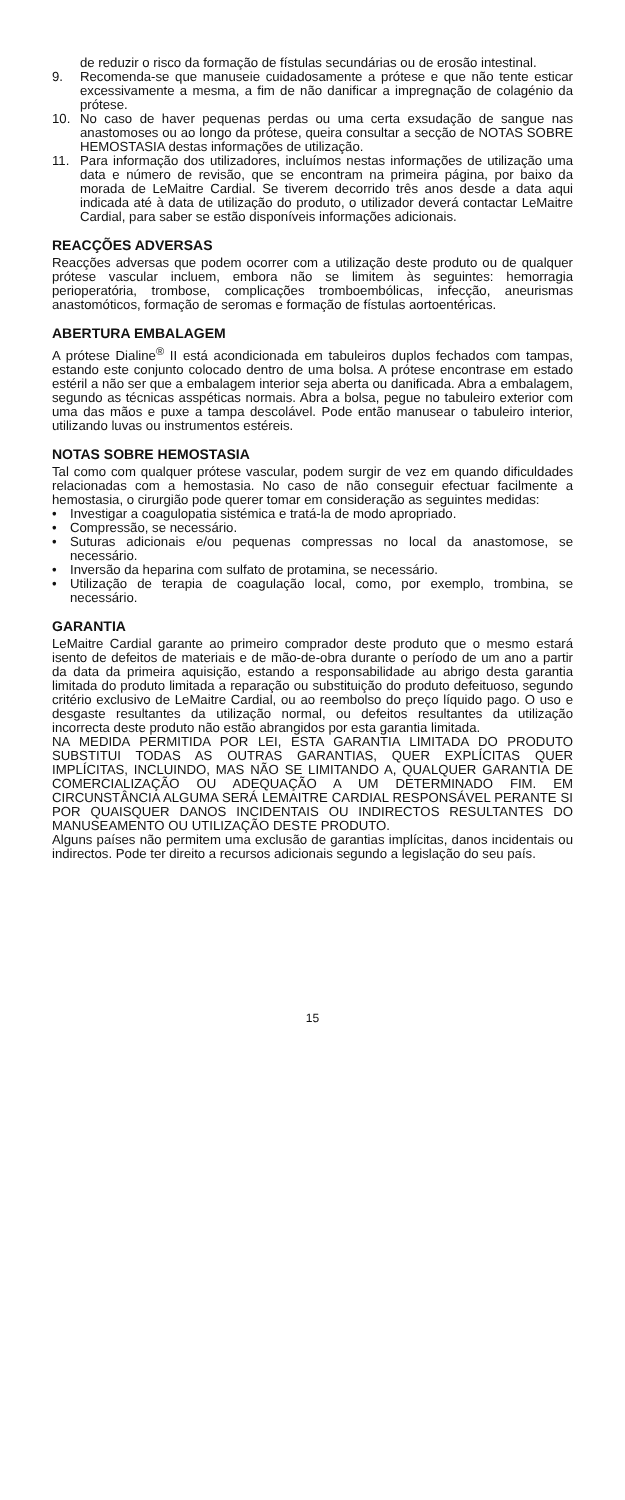de reduzir o risco da formação de fístulas secundárias ou de erosão intestinal.
9. Recomenda-se que manuseie cuidadosamente a prótese e que não tente esticar excessivamente a mesma, a fim de não danificar a impregnação de colagénio da prótese.
10. No caso de haver pequenas perdas ou uma certa exsudação de sangue nas anastomoses ou ao longo da prótese, queira consultar a secção de NOTAS SOBRE HEMOSTASIA destas informações de utilização.
11. Para informação dos utilizadores, incluímos nestas informações de utilização uma data e número de revisão, que se encontram na primeira página, por baixo da morada de LeMaitre Cardial. Se tiverem decorrido três anos desde a data aqui indicada até à data de utilização do produto, o utilizador deverá contactar LeMaitre Cardial, para saber se estão disponíveis informações adicionais.
REACÇÕES ADVERSAS
Reacções adversas que podem ocorrer com a utilização deste produto ou de qualquer prótese vascular incluem, embora não se limitem às seguintes: hemorragia perioperatória, trombose, complicações tromboembólicas, infecção, aneurismas anastomóticos, formação de seromas e formação de fístulas aortoentéricas.
ABERTURA EMBALAGEM
A prótese Dialine<sup>®</sup> II está acondicionada em tabuleiros duplos fechados com tampas, estando este conjunto colocado dentro de uma bolsa. A prótese encontrase em estado estéril a não ser que a embalagem interior seja aberta ou danificada. Abra a embalagem, segundo as técnicas asspéticas normais. Abra a bolsa, pegue no tabuleiro exterior com uma das mãos e puxe a tampa descolável. Pode então manusear o tabuleiro interior, utilizando luvas ou instrumentos estéreis.
NOTAS SOBRE HEMOSTASIA
Tal como com qualquer prótese vascular, podem surgir de vez em quando dificuldades relacionadas com a hemostasia. No caso de não conseguir efectuar facilmente a hemostasia, o cirurgião pode querer tomar em consideração as seguintes medidas:
• Investigar a coagulopatia sistémica e tratá-la de modo apropriado.
• Compressão, se necessário.
• Suturas adicionais e/ou pequenas compressas no local da anastomose, se necessário.
• Inversão da heparina com sulfato de protamina, se necessário.
• Utilização de terapia de coagulação local, como, por exemplo, trombina, se necessário.
GARANTIA
LeMaitre Cardial garante ao primeiro comprador deste produto que o mesmo estará isento de defeitos de materiais e de mão-de-obra durante o período de um ano a partir da data da primeira aquisição, estando a responsabilidade au abrigo desta garantia limitada do produto limitada a reparação ou substituição do produto defeituoso, segundo critério exclusivo de LeMaitre Cardial, ou ao reembolso do preço líquido pago. O uso e desgaste resultantes da utilização normal, ou defeitos resultantes da utilização incorrecta deste produto não estão abrangidos por esta garantia limitada.
NA MEDIDA PERMITIDA POR LEI, ESTA GARANTIA LIMITADA DO PRODUTO SUBSTITUI TODAS AS OUTRAS GARANTIAS, QUER EXPLÍCITAS QUER IMPLÍCITAS, INCLUINDO, MAS NÃO SE LIMITANDO A, QUALQUER GARANTIA DE COMERCIALIZAÇÃO OU ADEQUAÇÃO A UM DETERMINADO FIM. EM CIRCUNSTÂNCIA ALGUMA SERÁ LEMAITRE CARDIAL RESPONSÁVEL PERANTE SI POR QUAISQUER DANOS INCIDENTAIS OU INDIRECTOS RESULTANTES DO MANUSEAMENTO OU UTILIZAÇÃO DESTE PRODUTO.
Alguns países não permitem uma exclusão de garantias implícitas, danos incidentais ou indirectos. Pode ter direito a recursos adicionais segundo a legislação do seu país.
15